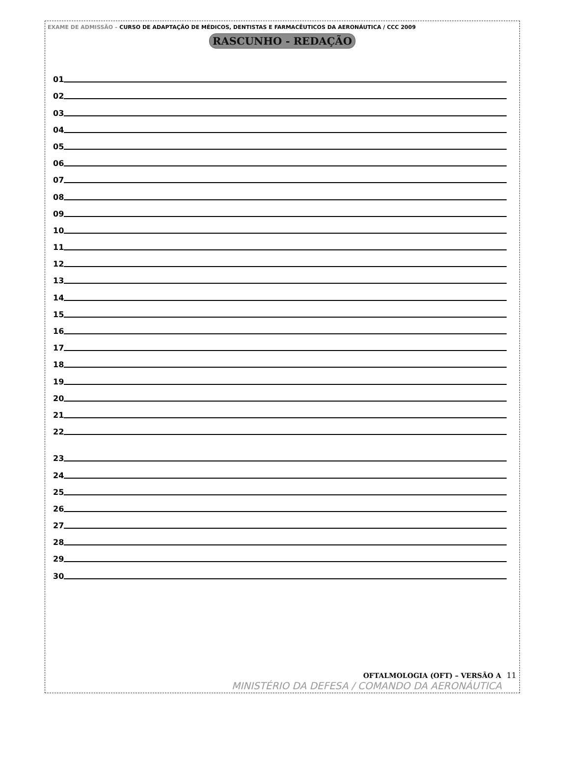EXAME DE ADMISSÃO – CURSO DE ADAPTAÇÃO DE MÉDICOS, DENTISTAS E FARMACÊUTICOS DA AERONÁUTICA / CCC 2009
RASCUNHO - REDAÇÃO
01
02
03
04
05
06
07
08
09
10
11
12
13
14
15
16
17
18
19
20
21
22
23
24
25
26
27
28
29
30
OFTALMOLOGIA (OFT) – VERSÃO A 11
MINISTÉRIO DA DEFESA / COMANDO DA AERONÁUTICA